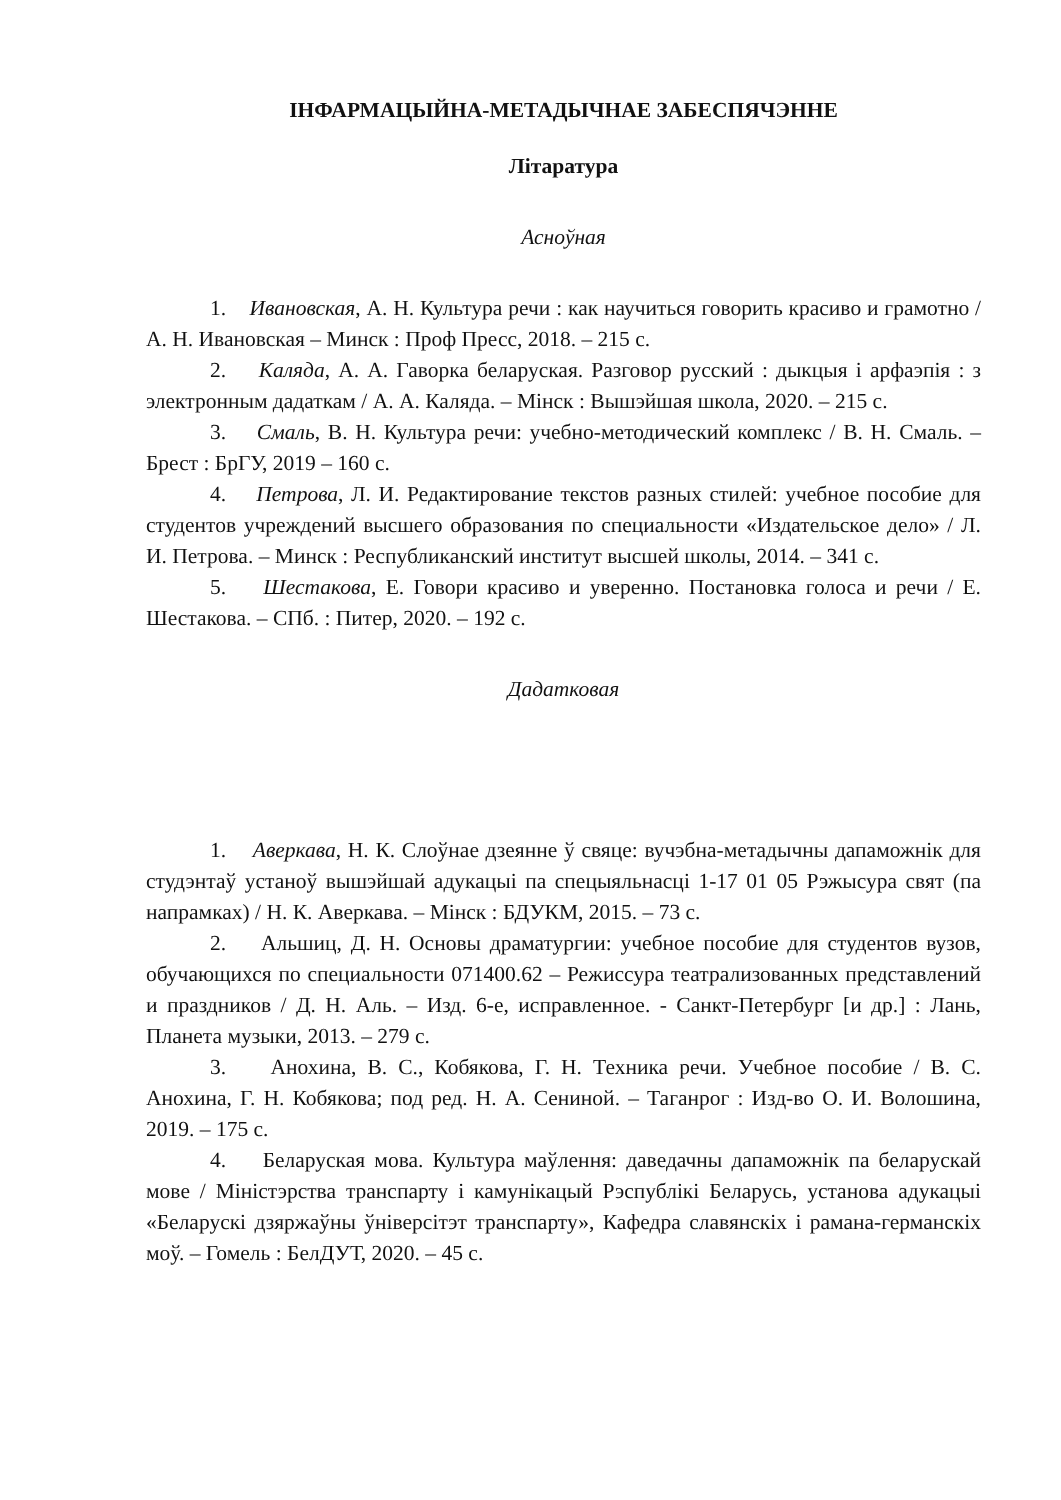ІНФАРМАЦЫЙНА-МЕТАДЫЧНАЕ ЗАБЕСПЯЧЭННЕ
Літаратура
Асноўная
1. Ивановская, А. Н. Культура речи : как научиться говорить красиво и грамотно / А. Н. Ивановская – Минск : Проф Пресс, 2018. – 215 с.
2. Каляда, А. А. Гаворка беларуская. Разговор русский : дыкцыя і арфаэпія : з электронным дадаткам / А. А. Каляда. – Мінск : Вышэйшая школа, 2020. – 215 с.
3. Смаль, В. Н. Культура речи: учебно-методический комплекс / В. Н. Смаль. – Брест : БрГУ, 2019 – 160 с.
4. Петрова, Л. И. Редактирование текстов разных стилей: учебное пособие для студентов учреждений высшего образования по специальности «Издательское дело» / Л. И. Петрова. – Минск : Республиканский институт высшей школы, 2014. – 341 с.
5. Шестакова, Е. Говори красиво и уверенно. Постановка голоса и речи / Е. Шестакова. – СПб. : Питер, 2020. – 192 с.
Дадатковая
1. Аверкава, Н. К. Слоўнае дзеянне ў свяце: вучэбна-метадычны дапаможнік для студэнтаў устаноў вышэйшай адукацыі па спецыяльнасці 1-17 01 05 Рэжысура свят (па напрамках) / Н. К. Аверкава. – Мінск : БДУКМ, 2015. – 73 с.
2. Альшиц, Д. Н. Основы драматургии: учебное пособие для студентов вузов, обучающихся по специальности 071400.62 – Режиссура театрализованных представлений и праздников / Д. Н. Аль. – Изд. 6-е, исправленное. - Санкт-Петербург [и др.] : Лань, Планета музыки, 2013. – 279 с.
3. Анохина, В. С., Кобякова, Г. Н. Техника речи. Учебное пособие / В. С. Анохина, Г. Н. Кобякова; под ред. Н. А. Сениной. – Таганрог : Изд-во О. И. Волошина, 2019. – 175 с.
4. Беларуская мова. Культура маўлення: даведачны дапаможнік па беларускай мове / Міністэрства транспарту і камунікацый Рэспублікі Беларусь, установа адукацыі «Беларускі дзяржаўны ўніверсітэт транспарту», Кафедра славянскіх і рамана-германскіх моў. – Гомель : БелДУТ, 2020. – 45 с.